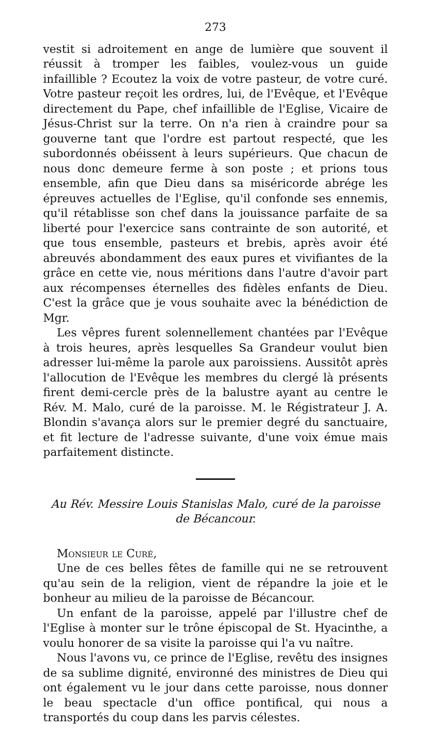273
vestit si adroitement en ange de lumière que souvent il réussit à tromper les faibles, voulez-vous un guide infaillible ? Ecoutez la voix de votre pasteur, de votre curé. Votre pasteur reçoit les ordres, lui, de l'Evêque, et l'Evêque directement du Pape, chef infaillible de l'Eglise, Vicaire de Jésus-Christ sur la terre. On n'a rien à craindre pour sa gouverne tant que l'ordre est partout respecté, que les subordonnés obéissent à leurs supérieurs. Que chacun de nous donc demeure ferme à son poste ; et prions tous ensemble, afin que Dieu dans sa miséricorde abrége les épreuves actuelles de l'Eglise, qu'il confonde ses ennemis, qu'il rétablisse son chef dans la jouissance parfaite de sa liberté pour l'exercice sans contrainte de son autorité, et que tous ensemble, pasteurs et brebis, après avoir été abreuvés abondamment des eaux pures et vivifiantes de la grâce en cette vie, nous méritions dans l'autre d'avoir part aux récompenses éternelles des fidèles enfants de Dieu. C'est la grâce que je vous souhaite avec la bénédiction de Mgr.
Les vêpres furent solennellement chantées par l'Evêque à trois heures, après lesquelles Sa Grandeur voulut bien adresser lui-même la parole aux paroissiens. Aussitôt après l'allocution de l'Evêque les membres du clergé là présents firent demi-cercle près de la balustre ayant au centre le Rév. M. Malo, curé de la paroisse. M. le Régistrateur J. A. Blondin s'avança alors sur le premier degré du sanctuaire, et fit lecture de l'adresse suivante, d'une voix émue mais parfaitement distincte.
Au Rév. Messire Louis Stanislas Malo, curé de la paroisse
de Bécancour.
Monsieur le Curé,
Une de ces belles fêtes de famille qui ne se retrouvent qu'au sein de la religion, vient de répandre la joie et le bonheur au milieu de la paroisse de Bécancour.
Un enfant de la paroisse, appelé par l'illustre chef de l'Eglise à monter sur le trône épiscopal de St. Hyacinthe, a voulu honorer de sa visite la paroisse qui l'a vu naître.
Nous l'avons vu, ce prince de l'Eglise, revêtu des insignes de sa sublime dignité, environné des ministres de Dieu qui ont également vu le jour dans cette paroisse, nous donner le beau spectacle d'un office pontifical, qui nous a transportés du coup dans les parvis célestes.